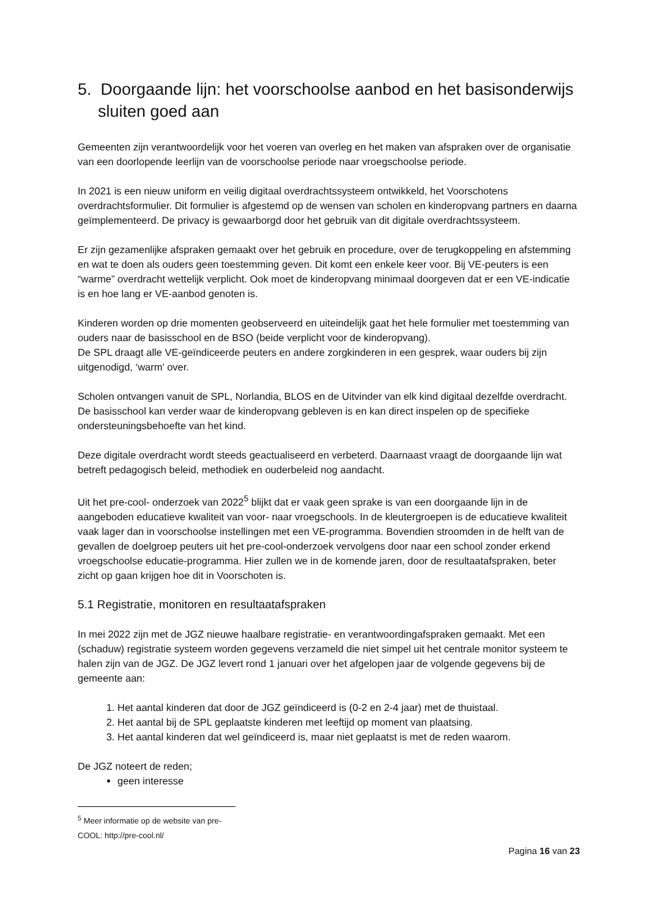5. Doorgaande lijn: het voorschoolse aanbod en het basisonderwijs sluiten goed aan
Gemeenten zijn verantwoordelijk voor het voeren van overleg en het maken van afspraken over de organisatie van een doorlopende leerlijn van de voorschoolse periode naar vroegschoolse periode.
In 2021 is een nieuw uniform en veilig digitaal overdrachtssysteem ontwikkeld, het Voorschotens overdrachtsformulier. Dit formulier is afgestemd op de wensen van scholen en kinderopvang partners en daarna geïmplementeerd. De privacy is gewaarborgd door het gebruik van dit digitale overdrachtssysteem.
Er zijn gezamenlijke afspraken gemaakt over het gebruik en procedure, over de terugkoppeling en afstemming en wat te doen als ouders geen toestemming geven. Dit komt een enkele keer voor. Bij VE-peuters is een “warme” overdracht wettelijk verplicht. Ook moet de kinderopvang minimaal doorgeven dat er een VE-indicatie is en hoe lang er VE-aanbod genoten is.
Kinderen worden op drie momenten geobserveerd en uiteindelijk gaat het hele formulier met toestemming van ouders naar de basisschool en de BSO (beide verplicht voor de kinderopvang).
De SPL draagt alle VE-geïndiceerde peuters en andere zorgkinderen in een gesprek, waar ouders bij zijn uitgenodigd, ‘warm’ over.
Scholen ontvangen vanuit de SPL, Norlandia, BLOS en de Uitvinder van elk kind digitaal dezelfde overdracht. De basisschool kan verder waar de kinderopvang gebleven is en kan direct inspelen op de specifieke ondersteuningsbehoefte van het kind.
Deze digitale overdracht wordt steeds geactualiseerd en verbeterd. Daarnaast vraagt de doorgaande lijn wat betreft pedagogisch beleid, methodiek en ouderbeleid nog aandacht.
Uit het pre-cool- onderzoek van 2022<sup>5</sup> blijkt dat er vaak geen sprake is van een doorgaande lijn in de aangeboden educatieve kwaliteit van voor- naar vroegschools. In de kleutergroepen is de educatieve kwaliteit vaak lager dan in voorschoolse instellingen met een VE-programma. Bovendien stroomden in de helft van de gevallen de doelgroep peuters uit het pre-cool-onderzoek vervolgens door naar een school zonder erkend vroegschoolse educatie-programma. Hier zullen we in de komende jaren, door de resultaatafspraken, beter zicht op gaan krijgen hoe dit in Voorschoten is.
5.1 Registratie, monitoren en resultaatafspraken
In mei 2022 zijn met de JGZ nieuwe haalbare registratie- en verantwoordingafspraken gemaakt. Met een (schaduw) registratie systeem worden gegevens verzameld die niet simpel uit het centrale monitor systeem te halen zijn van de JGZ. De JGZ levert rond 1 januari over het afgelopen jaar de volgende gegevens bij de gemeente aan:
1. Het aantal kinderen dat door de JGZ geïndiceerd is (0-2 en 2-4 jaar) met de thuistaal.
2. Het aantal bij de SPL geplaatste kinderen met leeftijd op moment van plaatsing.
3. Het aantal kinderen dat wel geïndiceerd is, maar niet geplaatst is met de reden waarom.
De JGZ noteert de reden;
geen interesse
<sup>5</sup> Meer informatie op de website van pre-COOL: http://pre-cool.nl/
Pagina 16 van 23